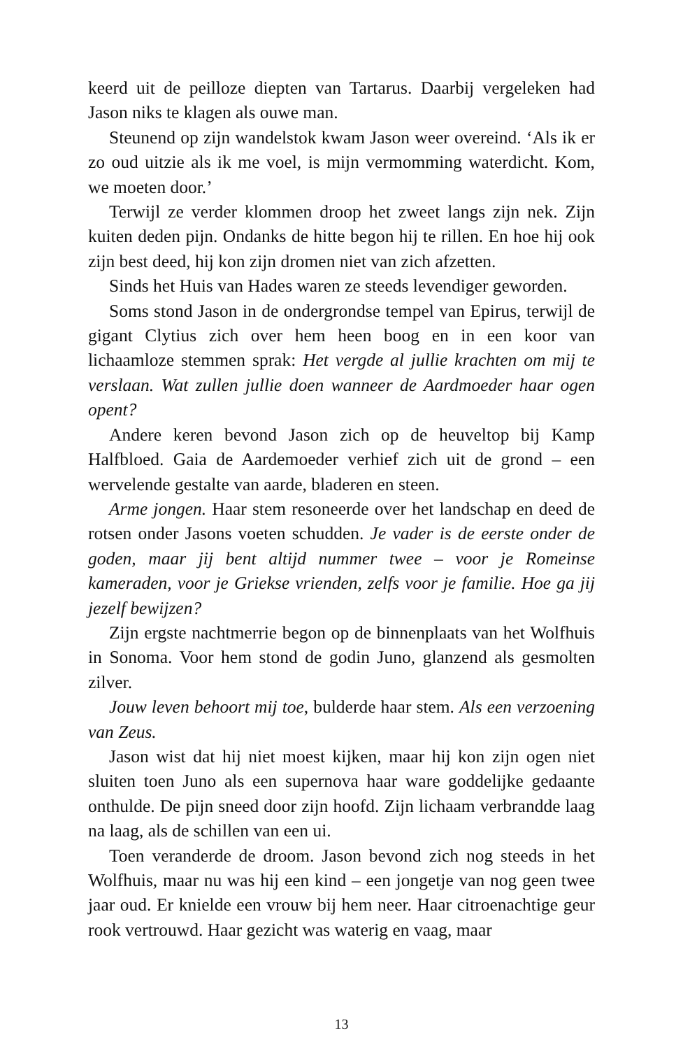keerd uit de peilloze diepten van Tartarus. Daarbij vergeleken had Jason niks te klagen als ouwe man.
Steunend op zijn wandelstok kwam Jason weer overeind. ‘Als ik er zo oud uitzie als ik me voel, is mijn vermomming waterdicht. Kom, we moeten door.’
Terwijl ze verder klommen droop het zweet langs zijn nek. Zijn kuiten deden pijn. Ondanks de hitte begon hij te rillen. En hoe hij ook zijn best deed, hij kon zijn dromen niet van zich afzetten.
Sinds het Huis van Hades waren ze steeds levendiger geworden.
Soms stond Jason in de ondergrondse tempel van Epirus, terwijl de gigant Clytius zich over hem heen boog en in een koor van lichaamloze stemmen sprak: Het vergde al jullie krachten om mij te verslaan. Wat zullen jullie doen wanneer de Aardmoeder haar ogen opent?
Andere keren bevond Jason zich op de heuveltop bij Kamp Halfbloed. Gaia de Aardemoeder verhief zich uit de grond – een wervelende gestalte van aarde, bladeren en steen.
Arme jongen. Haar stem resoneerde over het landschap en deed de rotsen onder Jasons voeten schudden. Je vader is de eerste onder de goden, maar jij bent altijd nummer twee – voor je Romeinse kameraden, voor je Griekse vrienden, zelfs voor je familie. Hoe ga jij jezelf bewijzen?
Zijn ergste nachtmerrie begon op de binnenplaats van het Wolfhuis in Sonoma. Voor hem stond de godin Juno, glanzend als gesmolten zilver.
Jouw leven behoort mij toe, bulderde haar stem. Als een verzoening van Zeus.
Jason wist dat hij niet moest kijken, maar hij kon zijn ogen niet sluiten toen Juno als een supernova haar ware goddelijke gedaante onthulde. De pijn sneed door zijn hoofd. Zijn lichaam verbrandde laag na laag, als de schillen van een ui.
Toen veranderde de droom. Jason bevond zich nog steeds in het Wolfhuis, maar nu was hij een kind – een jongetje van nog geen twee jaar oud. Er knielde een vrouw bij hem neer. Haar citroenachtige geur rook vertrouwd. Haar gezicht was waterig en vaag, maar
13